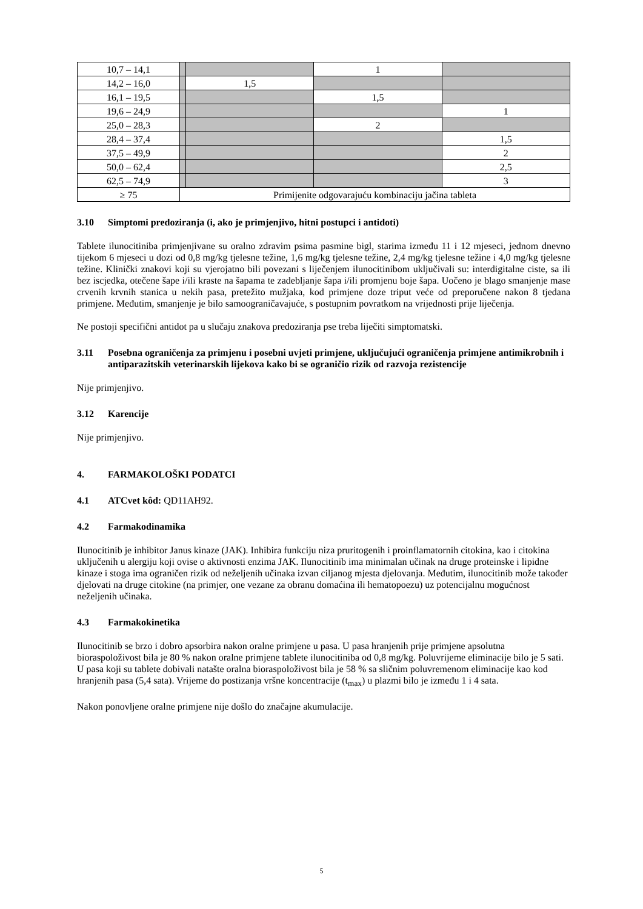| 10,7 – 14,1 | | | 1 | |
| 14,2 – 16,0 | | 1,5 | | |
| 16,1 – 19,5 | | | 1,5 | |
| 19,6 – 24,9 | | | | 1 |
| 25,0 – 28,3 | | | 2 | |
| 28,4 – 37,4 | | | | 1,5 |
| 37,5 – 49,9 | | | | 2 |
| 50,0 – 62,4 | | | | 2,5 |
| 62,5 – 74,9 | | | | 3 |
| ≥ 75 | Primijenite odgovarajuću kombinaciju jačina tableta | | | |
3.10 Simptomi predoziranja (i, ako je primjenjivo, hitni postupci i antidoti)
Tablete ilunocitiniba primjenjivane su oralno zdravim psima pasmine bigl, starima između 11 i 12 mjeseci, jednom dnevno tijekom 6 mjeseci u dozi od 0,8 mg/kg tjelesne težine, 1,6 mg/kg tjelesne težine, 2,4 mg/kg tjelesne težine i 4,0 mg/kg tjelesne težine. Klinički znakovi koji su vjerojatno bili povezani s liječenjem ilunocitinibom uključivali su: interdigitalne ciste, sa ili bez iscjedka, otečene šape i/ili kraste na šapama te zadebljanje šapa i/ili promjenu boje šapa. Uočeno je blago smanjenje mase crvenih krvnih stanica u nekih pasa, pretežito mužjaka, kod primjene doze triput veće od preporučene nakon 8 tjedana primjene. Međutim, smanjenje je bilo samoograničavajuće, s postupnim povratkom na vrijednosti prije liječenja.
Ne postoji specifični antidot pa u slučaju znakova predoziranja pse treba liječiti simptomatski.
3.11 Posebna ograničenja za primjenu i posebni uvjeti primjene, uključujući ograničenja primjene antimikrobnih i antiparazitskih veterinarskih lijekova kako bi se ograničio rizik od razvoja rezistencije
Nije primjenjivo.
3.12 Karencije
Nije primjenjivo.
4. FARMAKOLOŠKI PODATCI
4.1 ATCvet kôd: QD11AH92.
4.2 Farmakodinamika
Ilunocitinib je inhibitor Janus kinaze (JAK). Inhibira funkciju niza pruritogenih i proinflamatornih citokina, kao i citokina uključenih u alergiju koji ovise o aktivnosti enzima JAK. Ilunocitinib ima minimalan učinak na druge proteinske i lipidne kinaze i stoga ima ograničen rizik od neželjenih učinaka izvan ciljanog mjesta djelovanja. Međutim, ilunocitinib može također djelovati na druge citokine (na primjer, one vezane za obranu domaćina ili hematopoezu) uz potencijalnu mogućnost neželjenih učinaka.
4.3 Farmakokinetika
Ilunocitinib se brzo i dobro apsorbira nakon oralne primjene u pasa. U pasa hranjenih prije primjene apsolutna bioraspoloživost bila je 80 % nakon oralne primjene tablete ilunocitiniba od 0,8 mg/kg. Poluvrijeme eliminacije bilo je 5 sati. U pasa koji su tablete dobivali natašte oralna bioraspoloživost bila je 58 % sa sličnim poluvremenom eliminacije kao kod hranjenih pasa (5,4 sata). Vrijeme do postizanja vršne koncentracije (t<sub>max</sub>) u plazmi bilo je između 1 i 4 sata.
Nakon ponovljene oralne primjene nije došlo do značajne akumulacije.
5